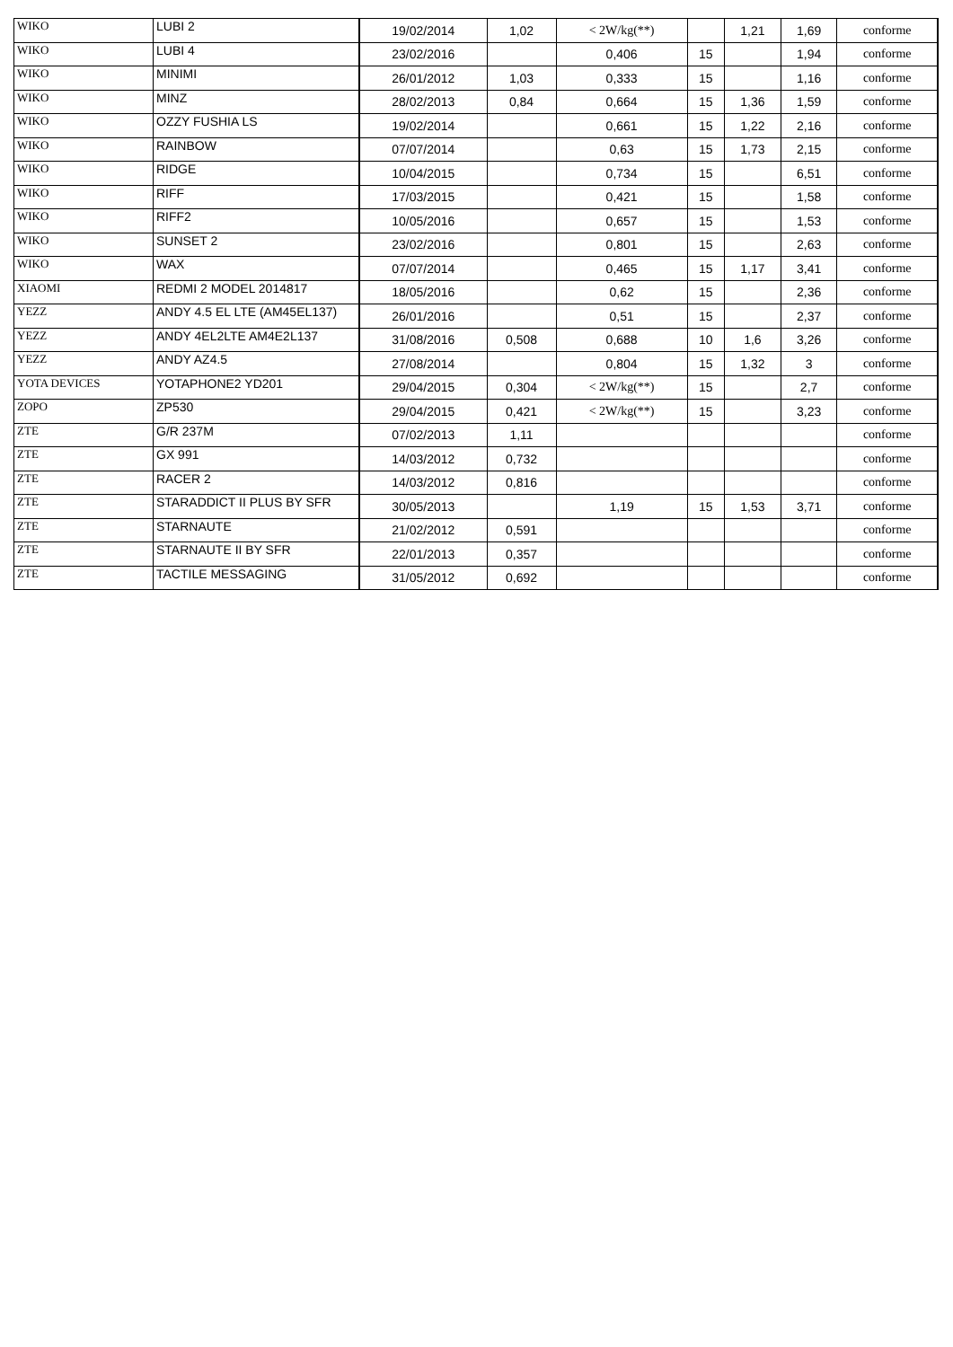| WIKO | LUBI 2 | 19/02/2014 | 1,02 | < 2W/kg(**) | | 1,21 | 1,69 | conforme |
| WIKO | LUBI 4 | 23/02/2016 | | 0,406 | 15 | | 1,94 | conforme |
| WIKO | MINIMI | 26/01/2012 | 1,03 | 0,333 | 15 | | 1,16 | conforme |
| WIKO | MINZ | 28/02/2013 | 0,84 | 0,664 | 15 | 1,36 | 1,59 | conforme |
| WIKO | OZZY FUSHIA LS | 19/02/2014 | | 0,661 | 15 | 1,22 | 2,16 | conforme |
| WIKO | RAINBOW | 07/07/2014 | | 0,63 | 15 | 1,73 | 2,15 | conforme |
| WIKO | RIDGE | 10/04/2015 | | 0,734 | 15 | | 6,51 | conforme |
| WIKO | RIFF | 17/03/2015 | | 0,421 | 15 | | 1,58 | conforme |
| WIKO | RIFF2 | 10/05/2016 | | 0,657 | 15 | | 1,53 | conforme |
| WIKO | SUNSET 2 | 23/02/2016 | | 0,801 | 15 | | 2,63 | conforme |
| WIKO | WAX | 07/07/2014 | | 0,465 | 15 | 1,17 | 3,41 | conforme |
| XIAOMI | REDMI 2 MODEL 2014817 | 18/05/2016 | | 0,62 | 15 | | 2,36 | conforme |
| YEZZ | ANDY 4.5 EL LTE (AM45EL137) | 26/01/2016 | | 0,51 | 15 | | 2,37 | conforme |
| YEZZ | ANDY 4EL2LTE AM4E2L137 | 31/08/2016 | 0,508 | 0,688 | 10 | 1,6 | 3,26 | conforme |
| YEZZ | ANDY AZ4.5 | 27/08/2014 | | 0,804 | 15 | 1,32 | 3 | conforme |
| YOTA DEVICES | YOTAPHONE2 YD201 | 29/04/2015 | 0,304 | < 2W/kg(**) | 15 | | 2,7 | conforme |
| ZOPO | ZP530 | 29/04/2015 | 0,421 | < 2W/kg(**) | 15 | | 3,23 | conforme |
| ZTE | G/R 237M | 07/02/2013 | 1,11 | | | | | conforme |
| ZTE | GX 991 | 14/03/2012 | 0,732 | | | | | conforme |
| ZTE | RACER 2 | 14/03/2012 | 0,816 | | | | | conforme |
| ZTE | STARADDICT II PLUS BY SFR | 30/05/2013 | | 1,19 | 15 | 1,53 | 3,71 | conforme |
| ZTE | STARNAUTE | 21/02/2012 | 0,591 | | | | | conforme |
| ZTE | STARNAUTE II BY SFR | 22/01/2013 | 0,357 | | | | | conforme |
| ZTE | TACTILE MESSAGING | 31/05/2012 | 0,692 | | | | | conforme |